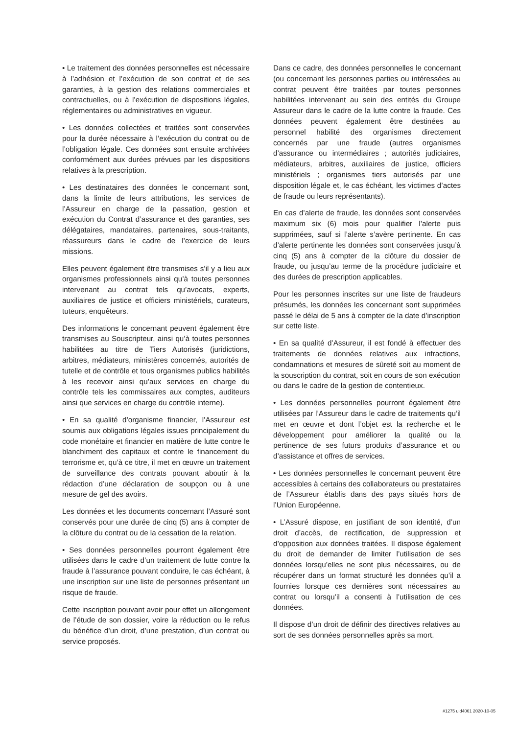• Le traitement des données personnelles est nécessaire à l’adhésion et l’exécution de son contrat et de ses garanties, à la gestion des relations commerciales et contractuelles, ou à l’exécution de dispositions légales, réglementaires ou administratives en vigueur.
• Les données collectées et traitées sont conservées pour la durée nécessaire à l’exécution du contrat ou de l’obligation légale. Ces données sont ensuite archivées conformément aux durées prévues par les dispositions relatives à la prescription.
• Les destinataires des données le concernant sont, dans la limite de leurs attributions, les services de l’Assureur en charge de la passation, gestion et exécution du Contrat d’assurance et des garanties, ses délégataires, mandataires, partenaires, sous-traitants, réassureurs dans le cadre de l’exercice de leurs missions.
Elles peuvent également être transmises s’il y a lieu aux organismes professionnels ainsi qu’à toutes personnes intervenant au contrat tels qu’avocats, experts, auxiliaires de justice et officiers ministériels, curateurs, tuteurs, enquêteurs.
Des informations le concernant peuvent également être transmises au Souscripteur, ainsi qu’à toutes personnes habilitées au titre de Tiers Autorisés (juridictions, arbitres, médiateurs, ministères concernés, autorités de tutelle et de contrôle et tous organismes publics habilités à les recevoir ainsi qu’aux services en charge du contrôle tels les commissaires aux comptes, auditeurs ainsi que services en charge du contrôle interne).
• En sa qualité d’organisme financier, l’Assureur est soumis aux obligations légales issues principalement du code monétaire et financier en matière de lutte contre le blanchiment des capitaux et contre le financement du terrorisme et, qu’à ce titre, il met en œuvre un traitement de surveillance des contrats pouvant aboutir à la rédaction d’une déclaration de soupçon ou à une mesure de gel des avoirs.
Les données et les documents concernant l’Assuré sont conservés pour une durée de cinq (5) ans à compter de la clôture du contrat ou de la cessation de la relation.
• Ses données personnelles pourront également être utilisées dans le cadre d’un traitement de lutte contre la fraude à l’assurance pouvant conduire, le cas échéant, à une inscription sur une liste de personnes présentant un risque de fraude.
Cette inscription pouvant avoir pour effet un allongement de l’étude de son dossier, voire la réduction ou le refus du bénéfice d’un droit, d’une prestation, d’un contrat ou service proposés.
Dans ce cadre, des données personnelles le concernant (ou concernant les personnes parties ou intéressées au contrat peuvent être traitées par toutes personnes habilitées intervenant au sein des entités du Groupe Assureur dans le cadre de la lutte contre la fraude. Ces données peuvent également être destinées au personnel habilité des organismes directement concernés par une fraude (autres organismes d’assurance ou intermédiaires ; autorités judiciaires, médiateurs, arbitres, auxiliaires de justice, officiers ministériels ; organismes tiers autorisés par une disposition légale et, le cas échéant, les victimes d’actes de fraude ou leurs représentants).
En cas d’alerte de fraude, les données sont conservées maximum six (6) mois pour qualifier l’alerte puis supprimées, sauf si l’alerte s’avère pertinente. En cas d’alerte pertinente les données sont conservées jusqu’à cinq (5) ans à compter de la clôture du dossier de fraude, ou jusqu’au terme de la procédure judiciaire et des durées de prescription applicables.
Pour les personnes inscrites sur une liste de fraudeurs présumés, les données les concernant sont supprimées passé le délai de 5 ans à compter de la date d’inscription sur cette liste.
• En sa qualité d’Assureur, il est fondé à effectuer des traitements de données relatives aux infractions, condamnations et mesures de sûreté soit au moment de la souscription du contrat, soit en cours de son exécution ou dans le cadre de la gestion de contentieux.
• Les données personnelles pourront également être utilisées par l’Assureur dans le cadre de traitements qu’il met en œuvre et dont l’objet est la recherche et le développement pour améliorer la qualité ou la pertinence de ses futurs produits d’assurance et ou d’assistance et offres de services.
• Les données personnelles le concernant peuvent être accessibles à certains des collaborateurs ou prestataires de l’Assureur établis dans des pays situés hors de l’Union Européenne.
• L’Assuré dispose, en justifiant de son identité, d’un droit d’accès, de rectification, de suppression et d’opposition aux données traitées. Il dispose également du droit de demander de limiter l’utilisation de ses données lorsqu’elles ne sont plus nécessaires, ou de récupérer dans un format structuré les données qu’il a fournies lorsque ces dernières sont nécessaires au contrat ou lorsqu’il a consenti à l’utilisation de ces données.
Il dispose d’un droit de définir des directives relatives au sort de ses données personnelles après sa mort.
#1275 uid4061 2020-10-05